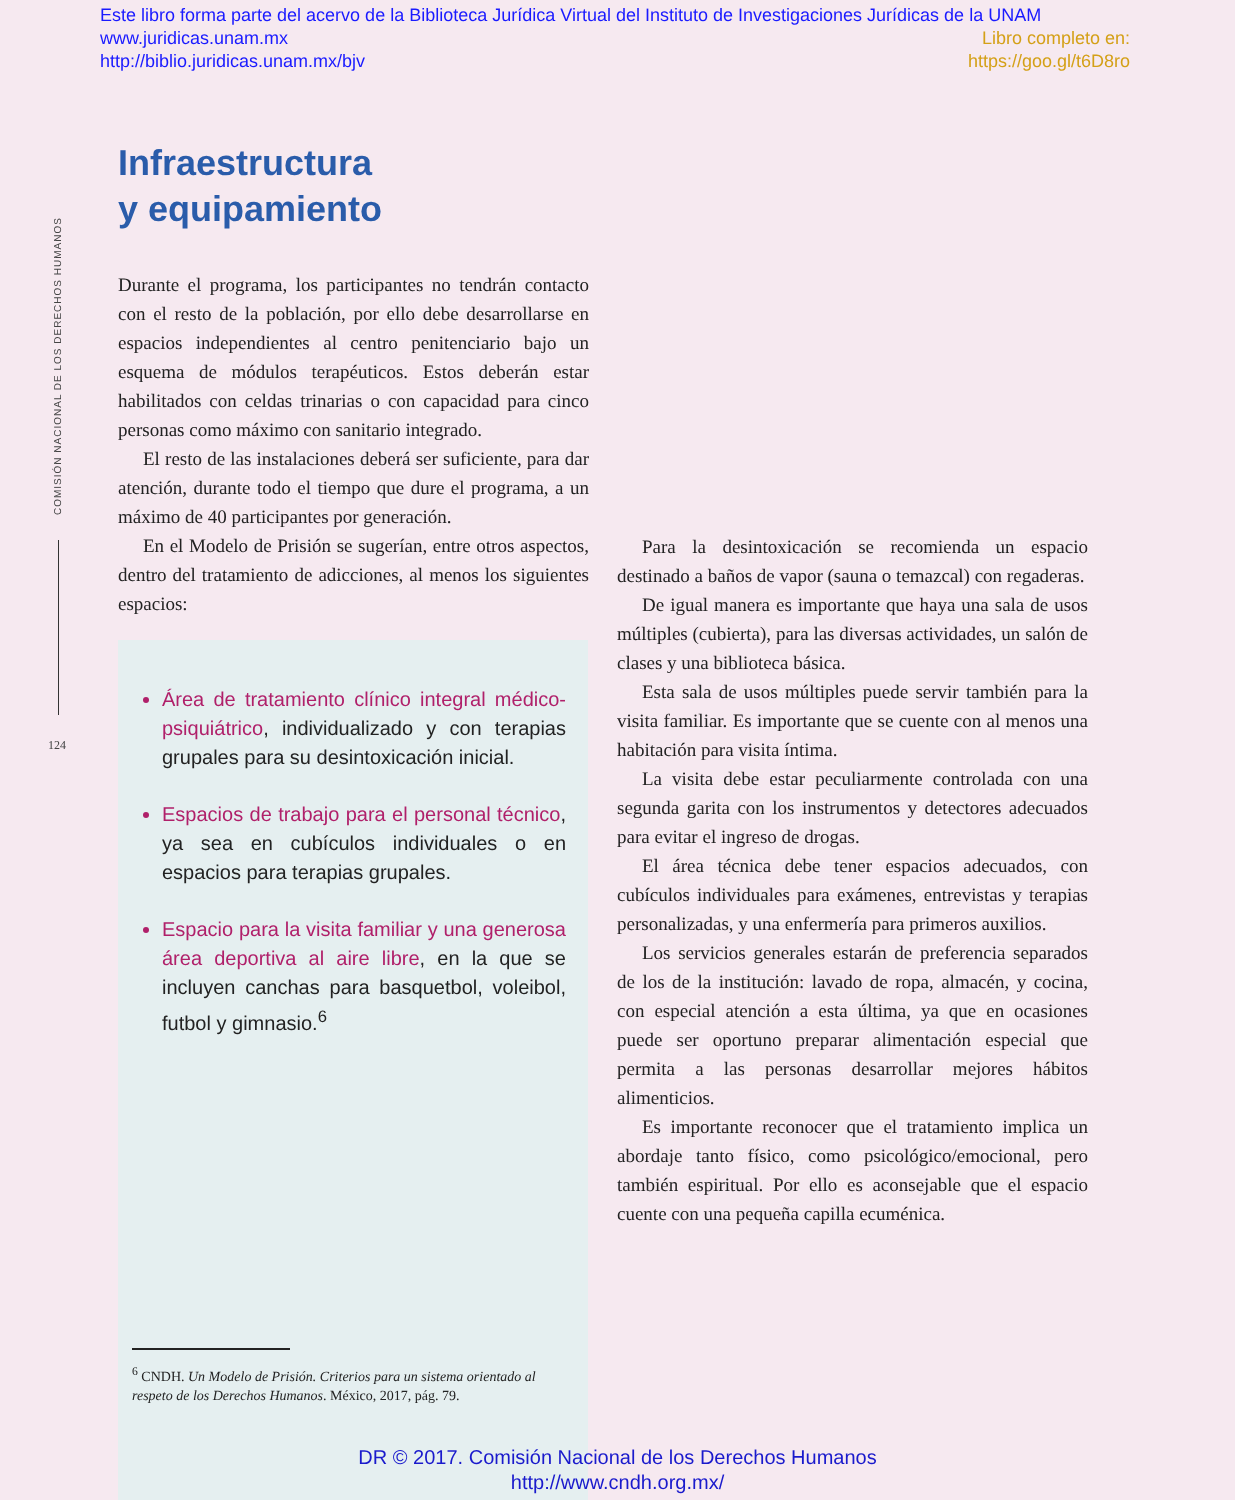Este libro forma parte del acervo de la Biblioteca Jurídica Virtual del Instituto de Investigaciones Jurídicas de la UNAM
Libro completo en:
https://goo.gl/t6D8ro
www.juridicas.unam.mx
http://biblio.juridicas.unam.mx/bjv
COMISIÓN NACIONAL DE LOS DERECHOS HUMANOS
124
Infraestructura
y equipamiento
Durante el programa, los participantes no tendrán contacto con el resto de la población, por ello debe desarrollarse en espacios independientes al centro penitenciario bajo un esquema de módulos terapéuticos. Estos deberán estar habilitados con celdas trinarias o con capacidad para cinco personas como máximo con sanitario integrado.
El resto de las instalaciones deberá ser suficiente, para dar atención, durante todo el tiempo que dure el programa, a un máximo de 40 participantes por generación.
En el Modelo de Prisión se sugerían, entre otros aspectos, dentro del tratamiento de adicciones, al menos los siguientes espacios:
Área de tratamiento clínico integral médico-psiquiátrico, individualizado y con terapias grupales para su desintoxicación inicial.
Espacios de trabajo para el personal técnico, ya sea en cubículos individuales o en espacios para terapias grupales.
Espacio para la visita familiar y una generosa área deportiva al aire libre, en la que se incluyen canchas para basquetbol, voleibol, futbol y gimnasio.<sup>6</sup>
<sup>6</sup> CNDH. Un Modelo de Prisión. Criterios para un sistema orientado al respeto de los Derechos Humanos. México, 2017, pág. 79.
Para la desintoxicación se recomienda un espacio destinado a baños de vapor (sauna o temazcal) con regaderas.
De igual manera es importante que haya una sala de usos múltiples (cubierta), para las diversas actividades, un salón de clases y una biblioteca básica.
Esta sala de usos múltiples puede servir también para la visita familiar. Es importante que se cuente con al menos una habitación para visita íntima.
La visita debe estar peculiarmente controlada con una segunda garita con los instrumentos y detectores adecuados para evitar el ingreso de drogas.
El área técnica debe tener espacios adecuados, con cubículos individuales para exámenes, entrevistas y terapias personalizadas, y una enfermería para primeros auxilios.
Los servicios generales estarán de preferencia separados de los de la institución: lavado de ropa, almacén, y cocina, con especial atención a esta última, ya que en ocasiones puede ser oportuno preparar alimentación especial que permita a las personas desarrollar mejores hábitos alimenticios.
Es importante reconocer que el tratamiento implica un abordaje tanto físico, como psicológico/emocional, pero también espiritual. Por ello es aconsejable que el espacio cuente con una pequeña capilla ecuménica.
DR © 2017. Comisión Nacional de los Derechos Humanos
http://www.cndh.org.mx/